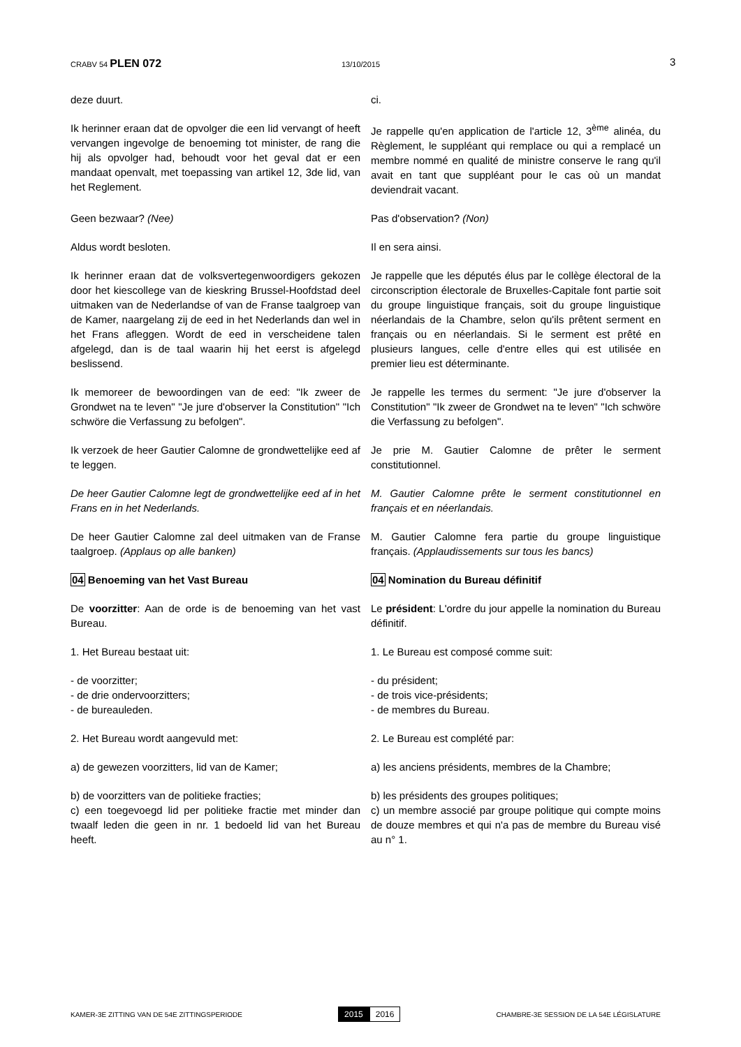CRABV 54 PLEN 072 13/10/2015 3
deze duurt. ci.
Ik herinner eraan dat de opvolger die een lid vervangt of heeft vervangen ingevolge de benoeming tot minister, de rang die hij als opvolger had, behoudt voor het geval dat er een mandaat openvalt, met toepassing van artikel 12, 3de lid, van het Reglement.
Je rappelle qu'en application de l'article 12, 3<sup>ème</sup> alinéa, du Règlement, le suppléant qui remplace ou qui a remplacé un membre nommé en qualité de ministre conserve le rang qu'il avait en tant que suppléant pour le cas où un mandat deviendrait vacant.
Geen bezwaar? (Nee) Pas d'observation? (Non)
Aldus wordt besloten. Il en sera ainsi.
Ik herinner eraan dat de volksvertegenwoordigers gekozen door het kiescollege van de kieskring Brussel-Hoofdstad deel uitmaken van de Nederlandse of van de Franse taalgroep van de Kamer, naargelang zij de eed in het Nederlands dan wel in het Frans afleggen. Wordt de eed in verscheidene talen afgelegd, dan is de taal waarin hij het eerst is afgelegd beslissend.
Je rappelle que les députés élus par le collège électoral de la circonscription électorale de Bruxelles-Capitale font partie soit du groupe linguistique français, soit du groupe linguistique néerlandais de la Chambre, selon qu'ils prêtent serment en français ou en néerlandais. Si le serment est prêté en plusieurs langues, celle d'entre elles qui est utilisée en premier lieu est déterminante.
Ik memoreer de bewoordingen van de eed: "Ik zweer de Grondwet na te leven" "Je jure d'observer la Constitution" "Ich schwöre die Verfassung zu befolgen".
Je rappelle les termes du serment: "Je jure d'observer la Constitution" "Ik zweer de Grondwet na te leven" "Ich schwöre die Verfassung zu befolgen".
Ik verzoek de heer Gautier Calomne de grondwettelijke eed af te leggen.
Je prie M. Gautier Calomne de prêter le serment constitutionnel.
De heer Gautier Calomne legt de grondwettelijke eed af in het Frans en in het Nederlands.
M. Gautier Calomne prête le serment constitutionnel en français et en néerlandais.
De heer Gautier Calomne zal deel uitmaken van de Franse taalgroep. (Applaus op alle banken)
M. Gautier Calomne fera partie du groupe linguistique français. (Applaudissements sur tous les bancs)
04 Benoeming van het Vast Bureau 04 Nomination du Bureau définitif
De voorzitter: Aan de orde is de benoeming van het vast Bureau.
Le président: L'ordre du jour appelle la nomination du Bureau définitif.
1. Het Bureau bestaat uit: 1. Le Bureau est composé comme suit:
- de voorzitter;
- de drie ondervoorzitters;
- de bureauleden.
- du président;
- de trois vice-présidents;
- de membres du Bureau.
2. Het Bureau wordt aangevuld met: 2. Le Bureau est complété par:
a) de gewezen voorzitters, lid van de Kamer; a) les anciens présidents, membres de la Chambre;
b) de voorzitters van de politieke fracties;
c) een toegevoegd lid per politieke fractie met minder dan twaalf leden die geen in nr. 1 bedoeld lid van het Bureau heeft.
b) les présidents des groupes politiques;
c) un membre associé par groupe politique qui compte moins de douze membres et qui n'a pas de membre du Bureau visé au n° 1.
KAMER-3E ZITTING VAN DE 54E ZITTINGSPERIODE
2015 2016
CHAMBRE-3E SESSION DE LA 54E LÉGISLATURE